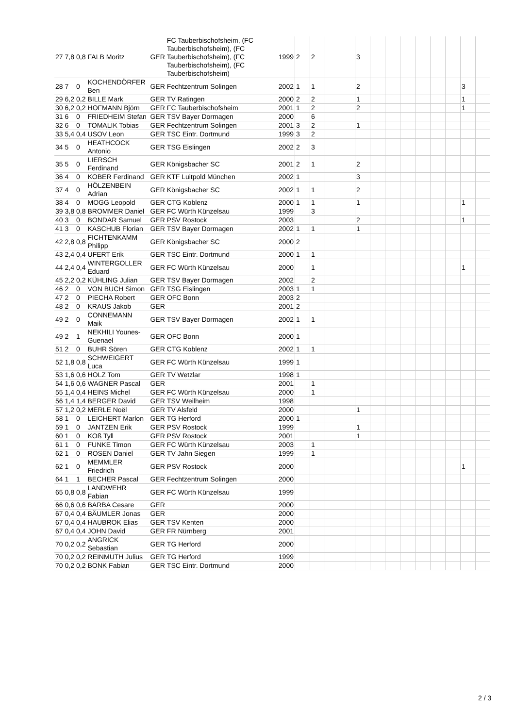| 27 | 7,8 | 0,8 | FALB Moritz | GER | FC Tauberbischofsheim, (FC Tauberbischofsheim), (FC Tauberbischofsheim), (FC Tauberbischofsheim), (FC Tauberbischofsheim) | 1999 | 2 | 2 | | | 3 | | | | | | | | |
| 28 | 7 | 0 | KOCHENDÖRFER Ben | GER | Fechtzentrum Solingen | 2002 | 1 | 1 | | | 2 | | | | | | | 3 | |
| 29 | 6,2 | 0,2 | BILLE Mark | GER | TV Ratingen | 2000 | 2 | 2 | | | 1 | | | | | | | 1 | |
| 30 | 6,2 | 0,2 | HOFMANN Björn | GER | FC Tauberbischofsheim | 2001 | 1 | 2 | | | 2 | | | | | | | 1 | |
| 31 | 6 | 0 | FRIEDHEIM Stefan | GER | TSV Bayer Dormagen | 2000 | | 6 | | | | | | | | | | | |
| 32 | 6 | 0 | TOMALIK Tobias | GER | Fechtzentrum Solingen | 2001 | 3 | 2 | | | 1 | | | | | | | | |
| 33 | 5,4 | 0,4 | USOV Leon | GER | TSC Eintr. Dortmund | 1999 | 3 | 2 | | | | | | | | | | | |
| 34 | 5 | 0 | HEATHCOCK Antonio | GER | TSG Eislingen | 2002 | 2 | 3 | | | | | | | | | | | |
| 35 | 5 | 0 | LIERSCH Ferdinand | GER | Königsbacher SC | 2001 | 2 | 1 | | | 2 | | | | | | | | |
| 36 | 4 | 0 | KOBER Ferdinand | GER | KTF Luitpold München | 2002 | 1 | | | | 3 | | | | | | | | |
| 37 | 4 | 0 | HÖLZENBEIN Adrian | GER | Königsbacher SC | 2002 | 1 | 1 | | | 2 | | | | | | | | |
| 38 | 4 | 0 | MOGG Leopold | GER | CTG Koblenz | 2000 | 1 | 1 | | | 1 | | | | | | | 1 | |
| 39 | 3,8 | 0,8 | BROMMER Daniel | GER | FC Würth Künzelsau | 1999 | | 3 | | | | | | | | | | | |
| 40 | 3 | 0 | BONDAR Samuel | GER | PSV Rostock | 2003 | | | | | 2 | | | | | | | 1 | |
| 41 | 3 | 0 | KASCHUB Florian | GER | TSV Bayer Dormagen | 2002 | 1 | 1 | | | 1 | | | | | | | | |
| 42 | 2,8 | 0,8 | FICHTENKAMM Philipp | GER | Königsbacher SC | 2000 | 2 | | | | | | | | | | | | |
| 43 | 2,4 | 0,4 | UFERT Erik | GER | TSC Eintr. Dortmund | 2000 | 1 | 1 | | | | | | | | | | | |
| 44 | 2,4 | 0,4 | WINTERGOLLER Eduard | GER | FC Würth Künzelsau | 2000 | | 1 | | | | | | | | | | 1 | |
| 45 | 2,2 | 0,2 | KÜHLING Julian | GER | TSV Bayer Dormagen | 2002 | | 2 | | | | | | | | | | | |
| 46 | 2 | 0 | VON BUCH Simon | GER | TSG Eislingen | 2003 | 1 | 1 | | | | | | | | | | | |
| 47 | 2 | 0 | PIECHA Robert | GER | OFC Bonn | 2003 | 2 | | | | | | | | | | | | |
| 48 | 2 | 0 | KRAUS Jakob | GER | | 2001 | 2 | | | | | | | | | | | | |
| 49 | 2 | 0 | CONNEMANN Maik | GER | TSV Bayer Dormagen | 2002 | 1 | 1 | | | | | | | | | | | |
| 49 | 2 | 1 | NEKHILI Younes-Guenael | GER | OFC Bonn | 2000 | 1 | | | | | | | | | | | | |
| 51 | 2 | 0 | BUHR Sören | GER | CTG Koblenz | 2002 | 1 | 1 | | | | | | | | | | | |
| 52 | 1,8 | 0,8 | SCHWEIGERT Luca | GER | FC Würth Künzelsau | 1999 | 1 | | | | | | | | | | | | |
| 53 | 1,6 | 0,6 | HOLZ Tom | GER | TV Wetzlar | 1998 | 1 | | | | | | | | | | | | |
| 54 | 1,6 | 0,6 | WAGNER Pascal | GER | | 2001 | | 1 | | | | | | | | | | | |
| 55 | 1,4 | 0,4 | HEINS Michel | GER | FC Würth Künzelsau | 2000 | | 1 | | | | | | | | | | | |
| 56 | 1,4 | 1,4 | BERGER David | GER | TSV Weilheim | 1998 | | | | | | | | | | | | | |
| 57 | 1,2 | 0,2 | MERLE Noël | GER | TV Alsfeld | 2000 | | | | | 1 | | | | | | | | |
| 58 | 1 | 0 | LEICHERT Marlon | GER | TG Herford | 2000 | 1 | | | | | | | | | | | | |
| 59 | 1 | 0 | JANTZEN Erik | GER | PSV Rostock | 1999 | | | | | 1 | | | | | | | | |
| 60 | 1 | 0 | KOß Tyll | GER | PSV Rostock | 2001 | | | | | 1 | | | | | | | | |
| 61 | 1 | 0 | FUNKE Timon | GER | FC Würth Künzelsau | 2003 | | 1 | | | | | | | | | | | |
| 62 | 1 | 0 | ROSEN Daniel | GER | TV Jahn Siegen | 1999 | | 1 | | | | | | | | | | | |
| 62 | 1 | 0 | MEMMLER Friedrich | GER | PSV Rostock | 2000 | | | | | | | | | | | | 1 | |
| 64 | 1 | 1 | BECHER Pascal | GER | Fechtzentrum Solingen | 2000 | | | | | | | | | | | | | |
| 65 | 0,8 | 0,8 | LANDWEHR Fabian | GER | FC Würth Künzelsau | 1999 | | | | | | | | | | | | | |
| 66 | 0,6 | 0,6 | BARBA Cesare | GER | | 2000 | | | | | | | | | | | | | |
| 67 | 0,4 | 0,4 | BÄUMLER Jonas | GER | | 2000 | | | | | | | | | | | | | |
| 67 | 0,4 | 0,4 | HAUBROK Elias | GER | TSV Kenten | 2000 | | | | | | | | | | | | | |
| 67 | 0,4 | 0,4 | JOHN David | GER | FR Nürnberg | 2001 | | | | | | | | | | | | | |
| 70 | 0,2 | 0,2 | ANGRICK Sebastian | GER | TG Herford | 2000 | | | | | | | | | | | | | |
| 70 | 0,2 | 0,2 | REINMUTH Julius | GER | TG Herford | 1999 | | | | | | | | | | | | | |
| 70 | 0,2 | 0,2 | BONK Fabian | GER | TSC Eintr. Dortmund | 2000 | | | | | | | | | | | | | |
2 / 3